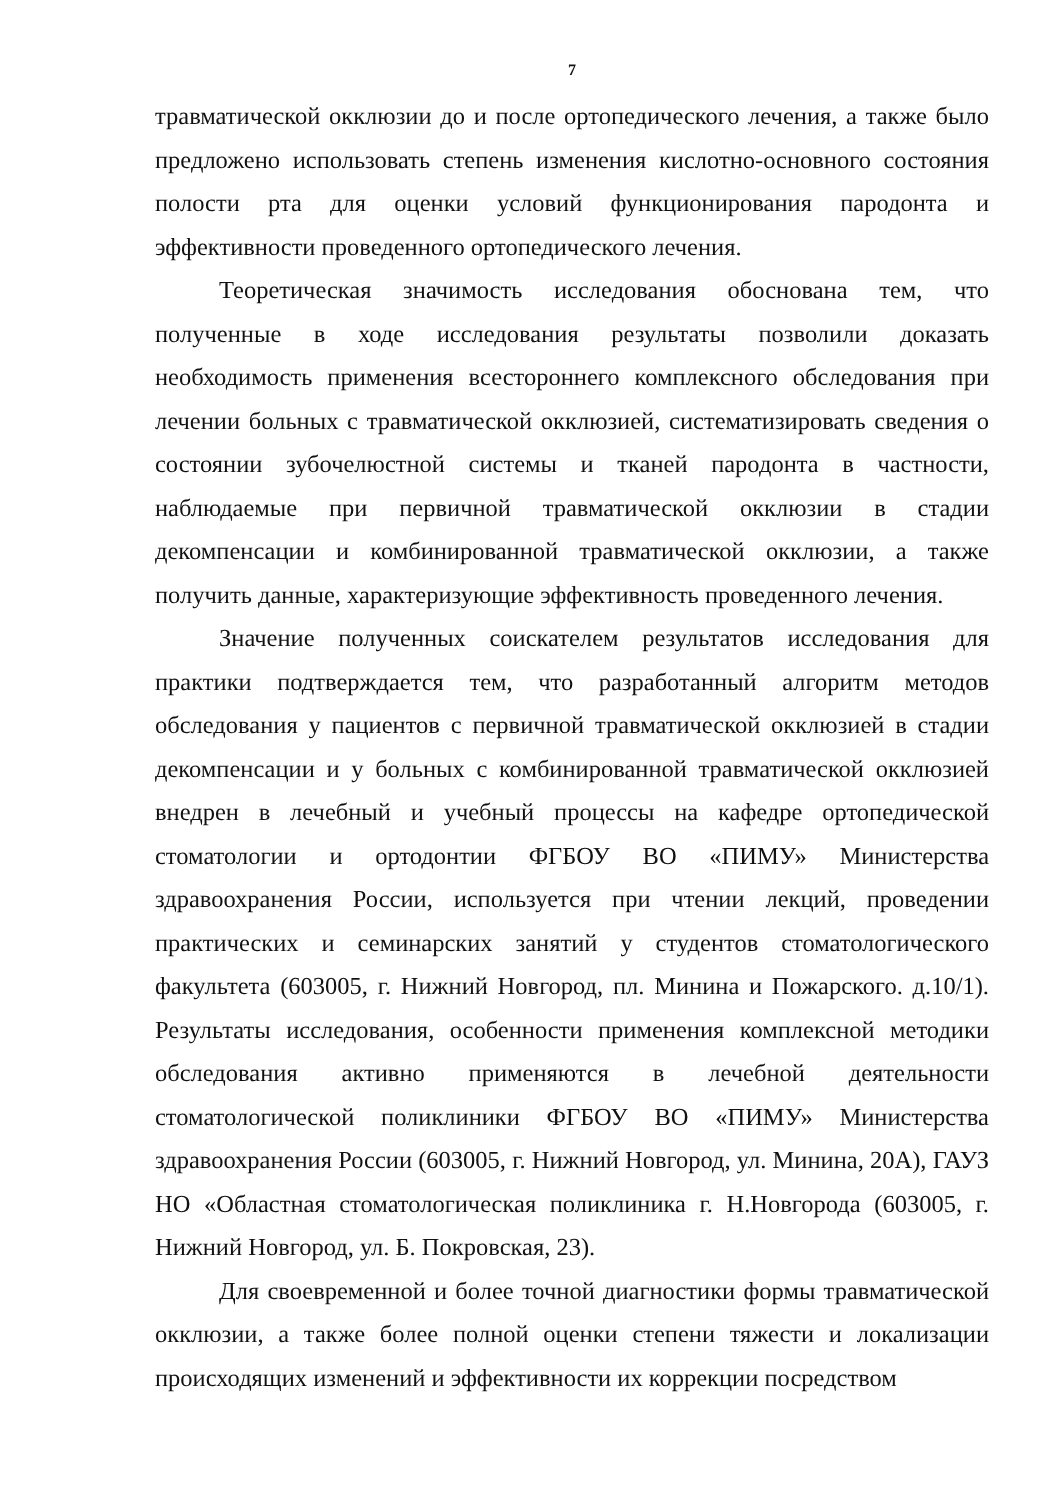7
травматической окклюзии до и после ортопедического лечения, а также было предложено использовать степень изменения кислотно-основного состояния полости рта для оценки условий функционирования пародонта и эффективности проведенного ортопедического лечения.
Теоретическая значимость исследования обоснована тем, что полученные в ходе исследования результаты позволили доказать необходимость применения всестороннего комплексного обследования при лечении больных с травматической окклюзией, систематизировать сведения о состоянии зубочелюстной системы и тканей пародонта в частности, наблюдаемые при первичной травматической окклюзии в стадии декомпенсации и комбинированной травматической окклюзии, а также получить данные, характеризующие эффективность проведенного лечения.
Значение полученных соискателем результатов исследования для практики подтверждается тем, что разработанный алгоритм методов обследования у пациентов с первичной травматической окклюзией в стадии декомпенсации и у больных с комбинированной травматической окклюзией внедрен в лечебный и учебный процессы на кафедре ортопедической стоматологии и ортодонтии ФГБОУ ВО «ПИМУ» Министерства здравоохранения России, используется при чтении лекций, проведении практических и семинарских занятий у студентов стоматологического факультета (603005, г. Нижний Новгород, пл. Минина и Пожарского. д.10/1). Результаты исследования, особенности применения комплексной методики обследования активно применяются в лечебной деятельности стоматологической поликлиники ФГБОУ ВО «ПИМУ» Министерства здравоохранения России (603005, г. Нижний Новгород, ул. Минина, 20А), ГАУЗ НО «Областная стоматологическая поликлиника г. Н.Новгорода (603005, г. Нижний Новгород, ул. Б. Покровская, 23).
Для своевременной и более точной диагностики формы травматической окклюзии, а также более полной оценки степени тяжести и локализации происходящих изменений и эффективности их коррекции посредством